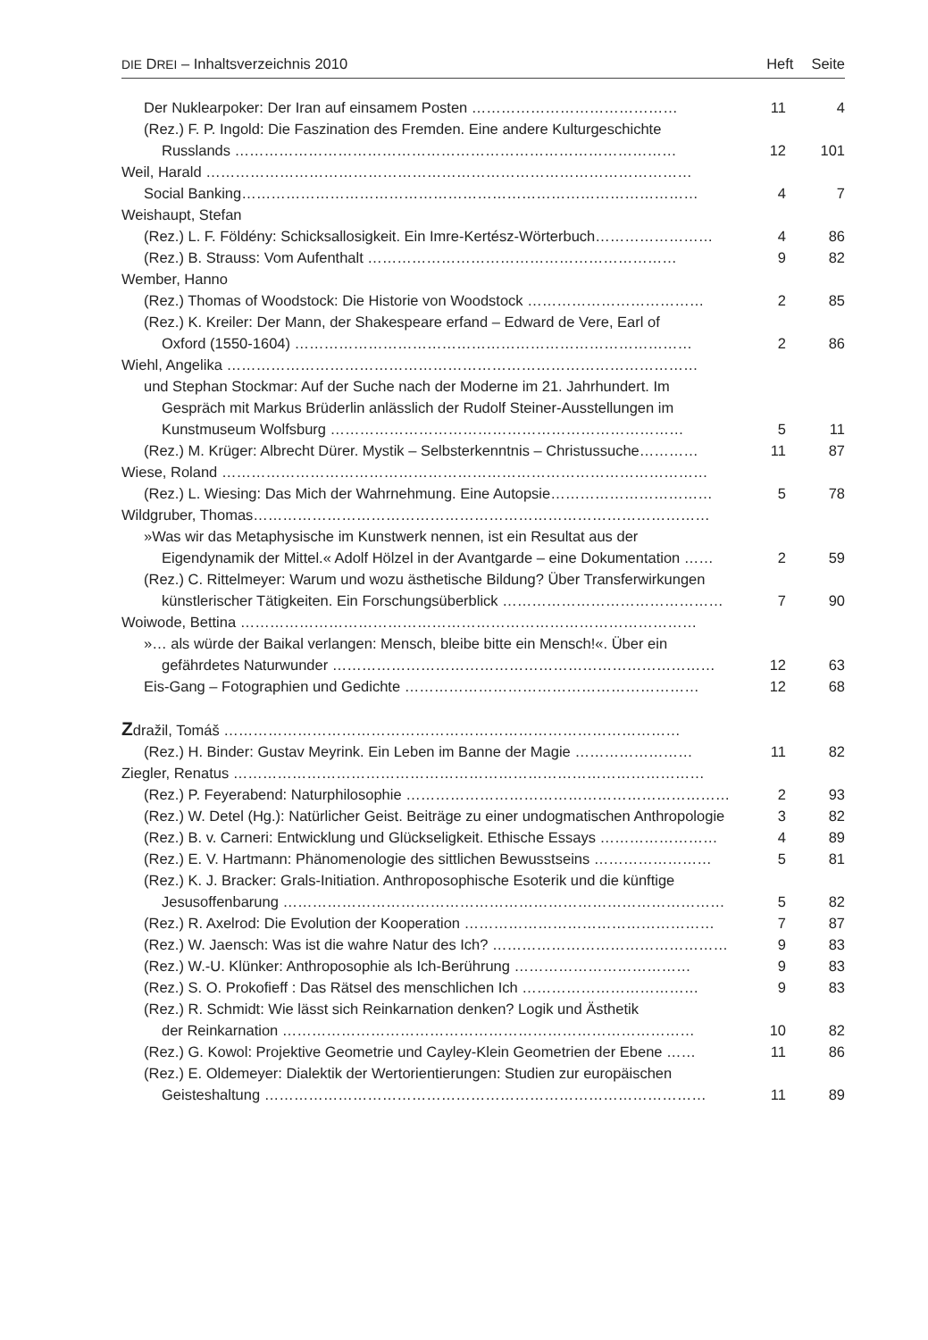DIE DREI – Inhaltsverzeichnis 2010
Heft Seite
Der Nuklearpoker: Der Iran auf einsamem Posten …………………………………… 11 4
(Rez.) F. P. Ingold: Die Faszination des Fremden. Eine andere Kulturgeschichte
Russlands ……………………………………………………………………………… 12 101
Weil, Harald ………………………………………………………………………………………
Social Banking………………………………………………………………………………… 4 7
Weishaupt, Stefan
(Rez.) L. F. Földény: Schicksallosigkeit. Ein Imre-Kertész-Wörterbuch…………………… 4 86
(Rez.) B. Strauss: Vom Aufenthalt ……………………………………………………… 9 82
Wember, Hanno
(Rez.) Thomas of Woodstock: Die Historie von Woodstock ……………………………… 2 85
(Rez.) K. Kreiler: Der Mann, der Shakespeare erfand – Edward de Vere, Earl of
Oxford (1550-1604) ……………………………………………………………………… 2 86
Wiehl, Angelika ……………………………………………………………………………………
und Stephan Stockmar: Auf der Suche nach der Moderne im 21. Jahrhundert. Im
Gespräch mit Markus Brüderlin anlässlich der Rudolf Steiner-Ausstellungen im
Kunstmuseum Wolfsburg ……………………………………………………………… 5 11
(Rez.) M. Krüger: Albrecht Dürer. Mystik – Selbsterkenntnis – Christussuche………… 11 87
Wiese, Roland ………………………………………………………………………………………
(Rez.) L. Wiesing: Das Mich der Wahrnehmung. Eine Autopsie…………………………… 5 78
Wildgruber, Thomas…………………………………………………………………………………
»Was wir das Metaphysische im Kunstwerk nennen, ist ein Resultat aus der
Eigendynamik der Mittel.« Adolf Hölzel in der Avantgarde – eine Dokumentation …… 2 59
(Rez.) C. Rittelmeyer: Warum und wozu ästhetische Bildung? Über Transferwirkungen
künstlerischer Tätigkeiten. Ein Forschungsüberblick ……………………………………… 7 90
Woiwode, Bettina …………………………………………………………………………………
»… als würde der Baikal verlangen: Mensch, bleibe bitte ein Mensch!«. Über ein
gefährdetes Naturwunder …………………………………………………………………… 12 63
Eis-Gang – Fotographien und Gedichte …………………………………………………… 12 68
Zdražil, Tomáš …………………………………………………………………………………
(Rez.) H. Binder: Gustav Meyrink. Ein Leben im Banne der Magie …………………… 11 82
Ziegler, Renatus ……………………………………………………………………………………
(Rez.) P. Feyerabend: Naturphilosophie ………………………………………………………… 2 93
(Rez.) W. Detel (Hg.): Natürlicher Geist. Beiträge zu einer undogmatischen Anthropologie 3 82
(Rez.) B. v. Carneri: Entwicklung und Glückseligkeit. Ethische Essays …………………… 4 89
(Rez.) E. V. Hartmann: Phänomenologie des sittlichen Bewusstseins …………………… 5 81
(Rez.) K. J. Bracker: Grals-Initiation. Anthroposophische Esoterik und die künftige
Jesusoffenbarung ……………………………………………………………………………… 5 82
(Rez.) R. Axelrod: Die Evolution der Kooperation …………………………………………… 7 87
(Rez.) W. Jaensch: Was ist die wahre Natur des Ich? ………………………………………… 9 83
(Rez.) W.-U. Klünker: Anthroposophie als Ich-Berührung ……………………………… 9 83
(Rez.) S. O. Prokofieff : Das Rätsel des menschlichen Ich ……………………………… 9 83
(Rez.) R. Schmidt: Wie lässt sich Reinkarnation denken? Logik und Ästhetik
der Reinkarnation ………………………………………………………………………… 10 82
(Rez.) G. Kowol: Projektive Geometrie und Cayley-Klein Geometrien der Ebene …… 11 86
(Rez.) E. Oldemeyer: Dialektik der Wertorientierungen: Studien zur europäischen
Geisteshaltung ……………………………………………………………………………… 11 89